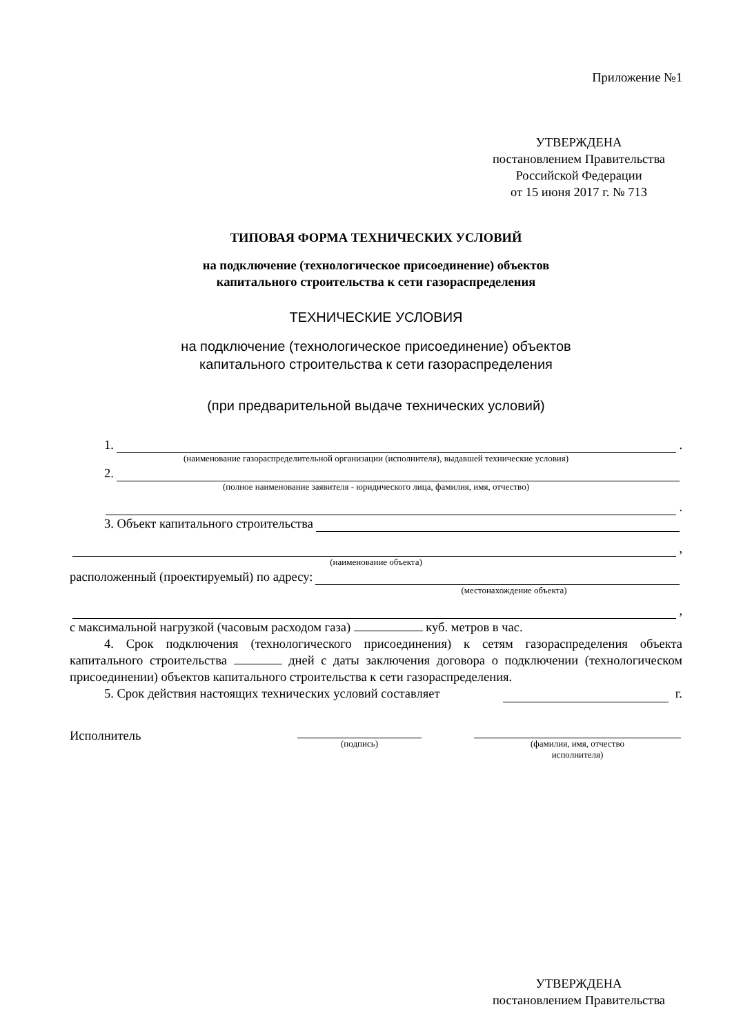Приложение №1
УТВЕРЖДЕНА
постановлением Правительства
Российской Федерации
от 15 июня 2017 г. № 713
ТИПОВАЯ ФОРМА ТЕХНИЧЕСКИХ УСЛОВИЙ
на подключение (технологическое присоединение) объектов
капитального строительства к сети газораспределения
ТЕХНИЧЕСКИЕ УСЛОВИЯ
на подключение (технологическое присоединение) объектов
капитального строительства к сети газораспределения
(при предварительной выдаче технических условий)
1. .
(наименование газораспределительной организации (исполнителя), выдавшей технические условия)
2.
(полное наименование заявителя - юридического лица, фамилия, имя, отчество)
.
3. Объект капитального строительства
,
(наименование объекта)
расположенный (проектируемый) по адресу:
(местонахождение объекта)
,
с максимальной нагрузкой (часовым расходом газа) куб. метров в час.
4. Срок подключения (технологического присоединения) к сетям газораспределения объекта капитального строительства дней с даты заключения договора о подключении (технологическом присоединении) объектов капитального строительства к сети газораспределения.
5. Срок действия настоящих технических условий составляет г.
Исполнитель
(подпись) (фамилия, имя, отчество
исполнителя)
УТВЕРЖДЕНА
постановлением Правительства